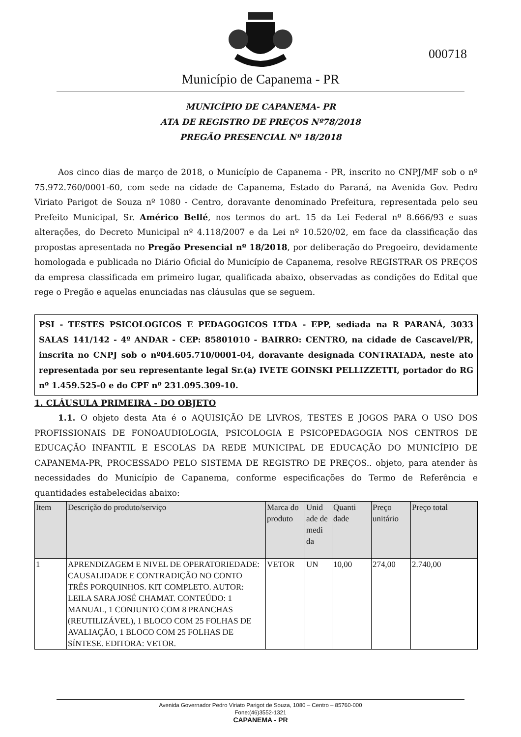Município de Capanema - PR
000718
MUNICÍPIO DE CAPANEMA- PR
ATA DE REGISTRO DE PREÇOS Nº78/2018
PREGÃO PRESENCIAL Nº 18/2018
Aos cinco dias de março de 2018, o Município de Capanema - PR, inscrito no CNPJ/MF sob o nº 75.972.760/0001-60, com sede na cidade de Capanema, Estado do Paraná, na Avenida Gov. Pedro Viriato Parigot de Souza nº 1080 - Centro, doravante denominado Prefeitura, representada pelo seu Prefeito Municipal, Sr. Américo Bellé, nos termos do art. 15 da Lei Federal nº 8.666/93 e suas alterações, do Decreto Municipal nº 4.118/2007 e da Lei nº 10.520/02, em face da classificação das propostas apresentada no Pregão Presencial nº 18/2018, por deliberação do Pregoeiro, devidamente homologada e publicada no Diário Oficial do Município de Capanema, resolve REGISTRAR OS PREÇOS da empresa classificada em primeiro lugar, qualificada abaixo, observadas as condições do Edital que rege o Pregão e aquelas enunciadas nas cláusulas que se seguem.
PSI - TESTES PSICOLOGICOS E PEDAGOGICOS LTDA - EPP, sediada na R PARANÁ, 3033 SALAS 141/142 - 4º ANDAR - CEP: 85801010 - BAIRRO: CENTRO, na cidade de Cascavel/PR, inscrita no CNPJ sob o nº04.605.710/0001-04, doravante designada CONTRATADA, neste ato representada por seu representante legal Sr.(a) IVETE GOINSKI PELLIZZETTI, portador do RG nº 1.459.525-0 e do CPF nº 231.095.309-10.
1. CLÁUSULA PRIMEIRA - DO OBJETO
1.1. O objeto desta Ata é o AQUISIÇÃO DE LIVROS, TESTES E JOGOS PARA O USO DOS PROFISSIONAIS DE FONOAUDIOLOGIA, PSICOLOGIA E PSICOPEDAGOGIA NOS CENTROS DE EDUCAÇÃO INFANTIL E ESCOLAS DA REDE MUNICIPAL DE EDUCAÇÃO DO MUNICÍPIO DE CAPANEMA-PR, PROCESSADO PELO SISTEMA DE REGISTRO DE PREÇOS.. objeto, para atender às necessidades do Município de Capanema, conforme especificações do Termo de Referência e quantidades estabelecidas abaixo:
| Item | Descrição do produto/serviço | Marca do produto | Unid ade de medi da | Quanti dade | Preço unitário | Preço total |
| --- | --- | --- | --- | --- | --- | --- |
| 1 | APRENDIZAGEM E NIVEL DE OPERATORIEDADE: CAUSALIDADE E CONTRADIÇÃO NO CONTO TRÊS PORQUINHOS. KIT COMPLETO. AUTOR: LEILA SARA JOSÉ CHAMAT. CONTEÚDO: 1 MANUAL, 1 CONJUNTO COM 8 PRANCHAS (REUTILIZÁVEL), 1 BLOCO COM 25 FOLHAS DE AVALIAÇÃO, 1 BLOCO COM 25 FOLHAS DE SÍNTESE. EDITORA: VETOR. | VETOR | UN | 10,00 | 274,00 | 2.740,00 |
Avenida Governador Pedro Viriato Parigot de Souza, 1080 – Centro – 85760-000
Fone:(46)3552-1321
CAPANEMA - PR